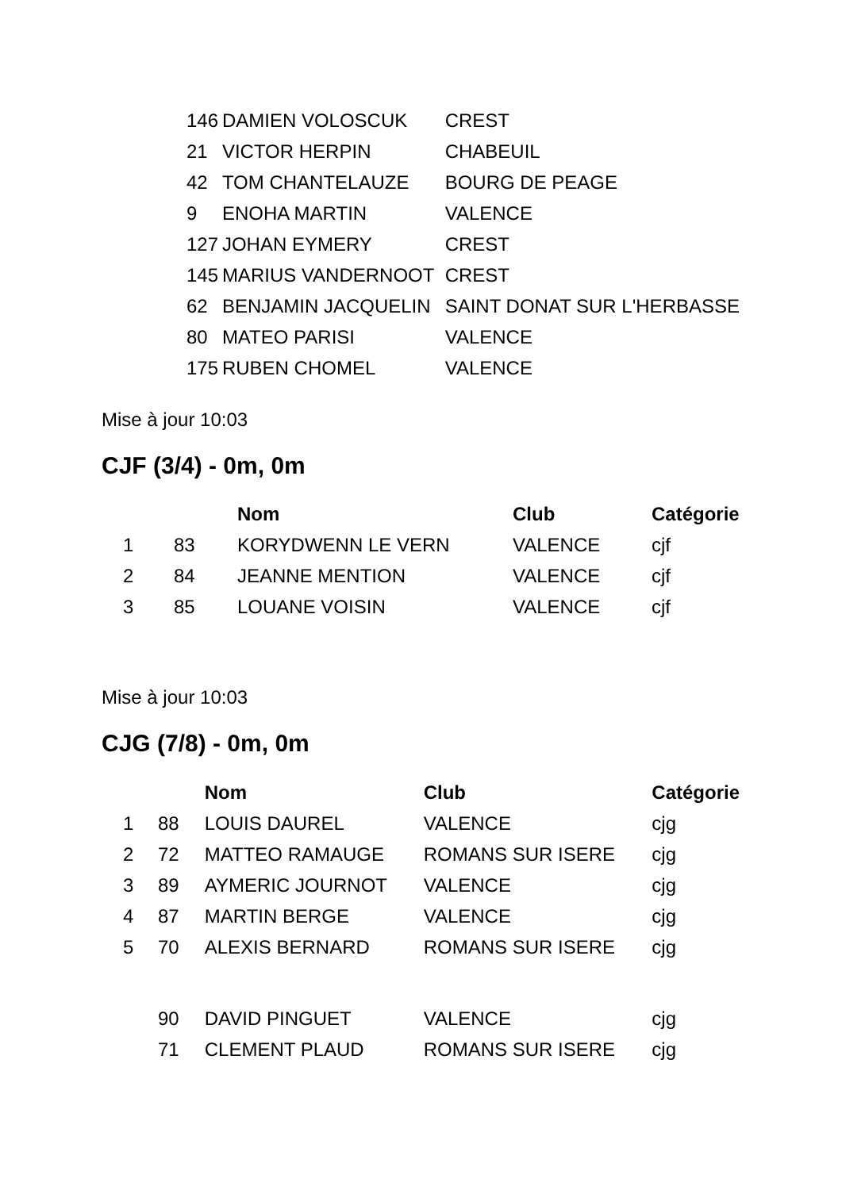| 146 | DAMIEN VOLOSCUK | CREST |
| 21 | VICTOR HERPIN | CHABEUIL |
| 42 | TOM CHANTELAUZE | BOURG DE PEAGE |
| 9 | ENOHA MARTIN | VALENCE |
| 127 | JOHAN EYMERY | CREST |
| 145 | MARIUS VANDERNOOT | CREST |
| 62 | BENJAMIN JACQUELIN | SAINT DONAT SUR L'HERBASSE |
| 80 | MATEO PARISI | VALENCE |
| 175 | RUBEN CHOMEL | VALENCE |
Mise à jour 10:03
CJF (3/4) - 0m, 0m
| | | Nom | Club | Catégorie |
| --- | --- | --- | --- | --- |
| 1 | 83 | KORYDWENN LE VERN | VALENCE | cjf |
| 2 | 84 | JEANNE MENTION | VALENCE | cjf |
| 3 | 85 | LOUANE VOISIN | VALENCE | cjf |
Mise à jour 10:03
CJG (7/8) - 0m, 0m
| | | Nom | Club | Catégorie |
| --- | --- | --- | --- | --- |
| 1 | 88 | LOUIS DAUREL | VALENCE | cjg |
| 2 | 72 | MATTEO RAMAUGE | ROMANS SUR ISERE | cjg |
| 3 | 89 | AYMERIC JOURNOT | VALENCE | cjg |
| 4 | 87 | MARTIN BERGE | VALENCE | cjg |
| 5 | 70 | ALEXIS BERNARD | ROMANS SUR ISERE | cjg |
| | 90 | DAVID PINGUET | VALENCE | cjg |
| | 71 | CLEMENT PLAUD | ROMANS SUR ISERE | cjg |